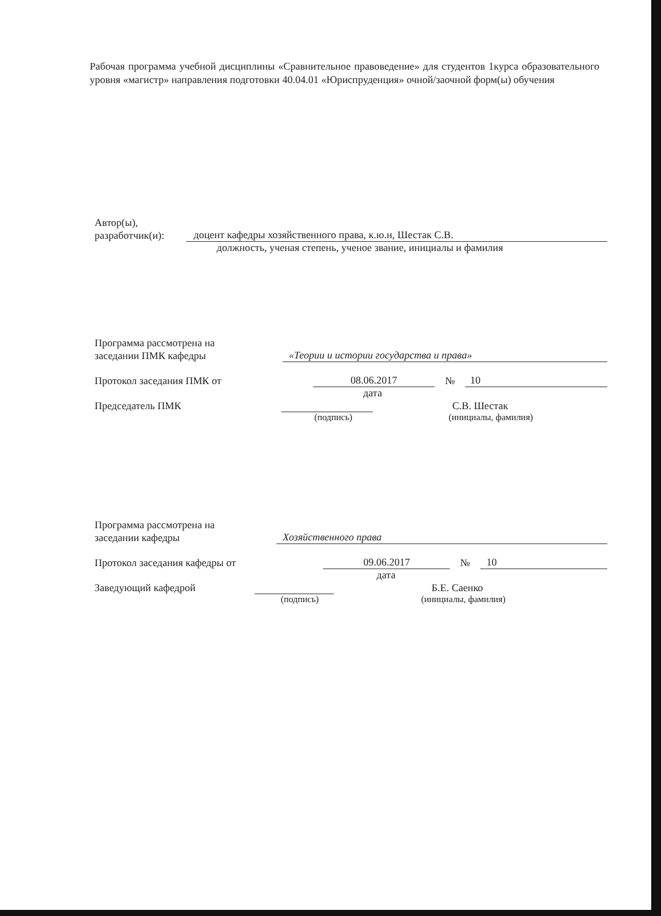Рабочая программа учебной дисциплины «Сравнительное правоведение» для студентов 1курса образовательного уровня «магистр» направления подготовки 40.04.01 «Юриспруденция» очной/заочной форм(ы) обучения
Автор(ы),
разработчик(и): доцент кафедры хозяйственного права, к.ю.н, Шестак С.В.
должность, ученая степень, ученое звание, инициалы и фамилия
Программа рассмотрена на
заседании ПМК кафедры «Теории и истории государства и права»
Протокол заседания ПМК от 08.06.2017 № 10
дата
Председатель ПМК С.В. Шестак
(подпись) (инициалы, фамилия)
Программа рассмотрена на
заседании кафедры Хозяйственного права
Протокол заседания кафедры от 09.06.2017 № 10
дата
Заведующий кафедрой Б.Е. Саенко
(подпись) (инициалы, фамилия)